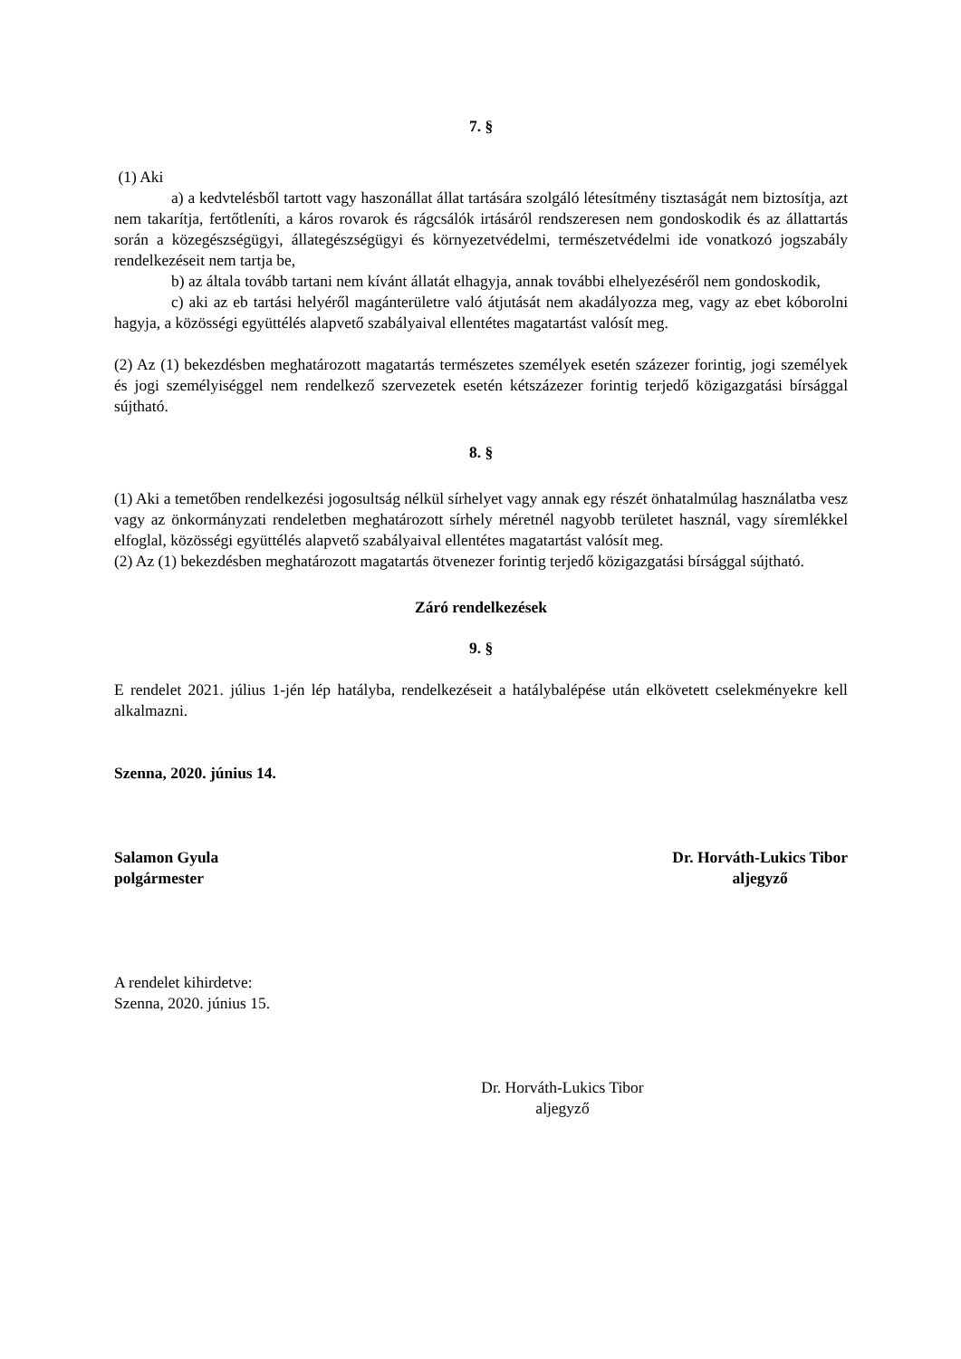7. §
(1) Aki
a) a kedvtelésből tartott vagy haszonállat állat tartására szolgáló létesítmény tisztaságát nem biztosítja, azt nem takarítja, fertőtleníti, a káros rovarok és rágcsálók irtásáról rendszeresen nem gondoskodik és az állattartás során a közegészségügyi, állategészségügyi és környezetvédelmi, természetvédelmi ide vonatkozó jogszabály rendelkezéseit nem tartja be,
b) az általa tovább tartani nem kívánt állatát elhagyja, annak további elhelyezéséről nem gondoskodik,
c) aki az eb tartási helyéről magánterületre való átjutását nem akadályozza meg, vagy az ebet kóborolni hagyja, a közösségi együttélés alapvető szabályaival ellentétes magatartást valósít meg.
(2) Az (1) bekezdésben meghatározott magatartás természetes személyek esetén százezer forintig, jogi személyek és jogi személyiséggel nem rendelkező szervezetek esetén kétszázezer forintig terjedő közigazgatási bírsággal sújtható.
8. §
(1) Aki a temetőben rendelkezési jogosultság nélkül sírhelyet vagy annak egy részét önhatalmúlag használatba vesz vagy az önkormányzati rendeletben meghatározott sírhely méretnél nagyobb területet használ, vagy síremlékkel elfoglal, közösségi együttélés alapvető szabályaival ellentétes magatartást valósít meg.
(2) Az (1) bekezdésben meghatározott magatartás ötvenezer forintig terjedő közigazgatási bírsággal sújtható.
Záró rendelkezések
9. §
E rendelet 2021. július 1-jén lép hatályba, rendelkezéseit a hatálybalépése után elkövetett cselekményekre kell alkalmazni.
Szenna, 2020. június 14.
Salamon Gyula
polgármester
Dr. Horváth-Lukics Tibor
aljegyző
A rendelet kihirdetve:
Szenna, 2020. június 15.
Dr. Horváth-Lukics Tibor
aljegyző